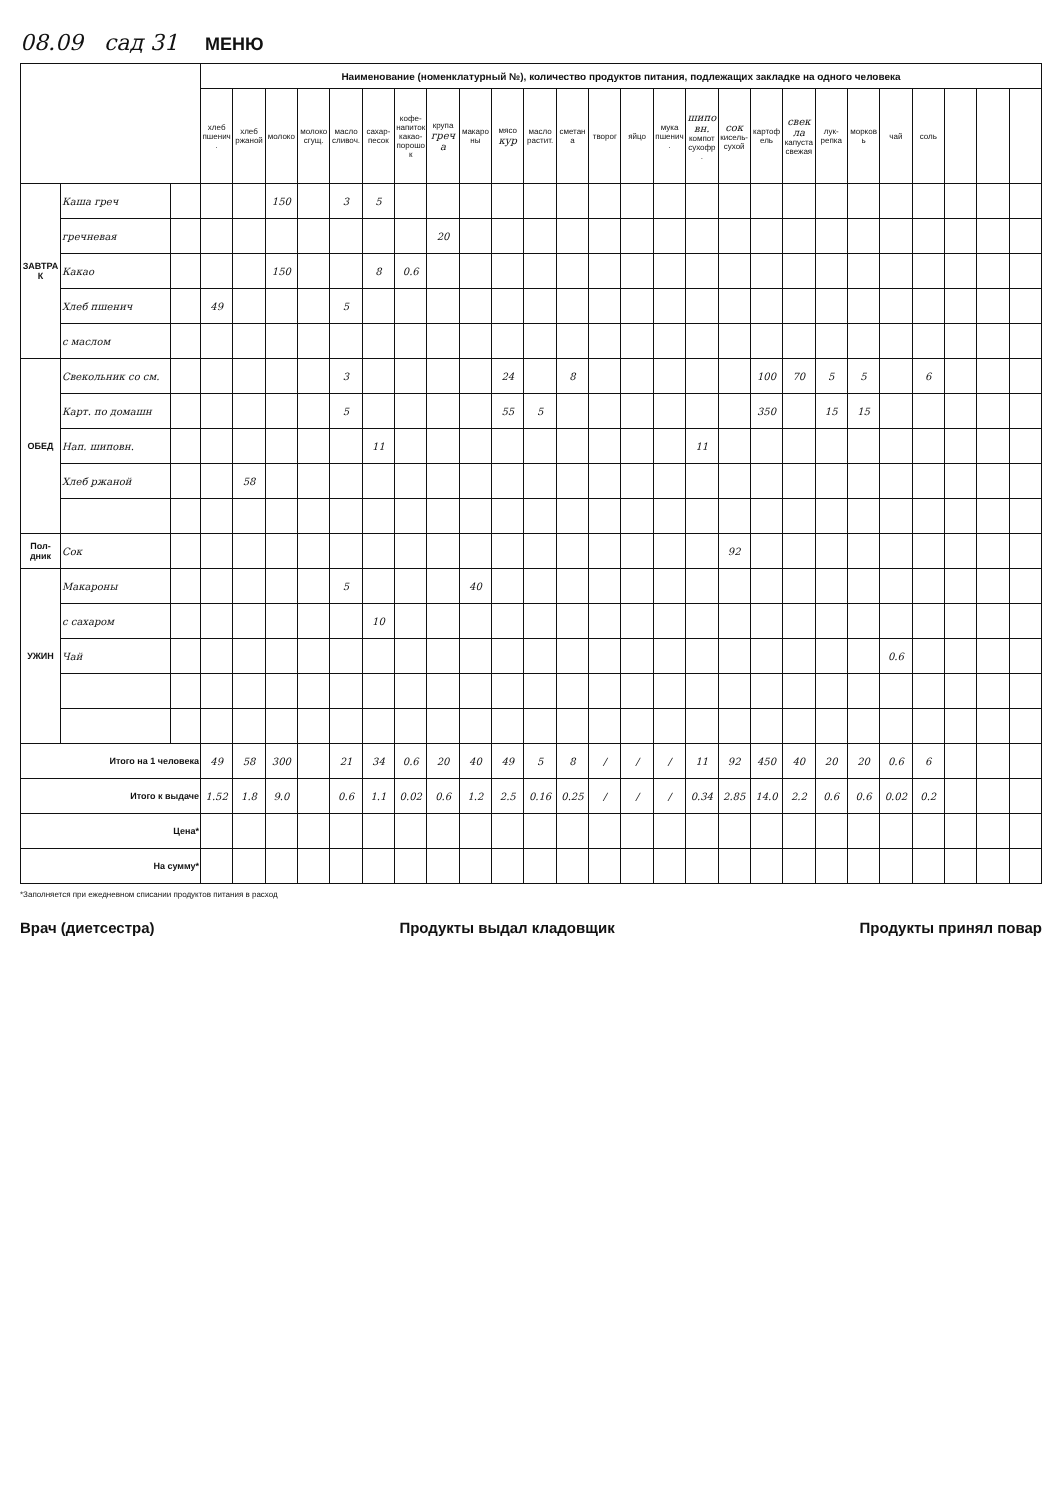08.09 сад 31 МЕНЮ
| | | | Наименование (номенклатурный №), количество продуктов питания, подлежащих закладке на одного человека | | | | | | | | | | | | | | | | | | | | | | | | | |
| --- | --- | --- | --- | --- | --- | --- | --- | --- | --- | --- | --- | --- | --- | --- | --- | --- | --- | --- | --- | --- | --- | --- | --- | --- | --- | --- | --- | --- |
| | | | хлеб пшенич. | хлеб ржаной | молоко | молоко сгущ. | масло сливоч. | сахар-песок | кофе-напиток какао-порошок | крупа греча | макароны | мясо кур | масло растит. | сметана | творог | яйцо | мука пшенич. | шиповн. компот сухофр. | сок кисель-сухой | картофель | свекла капуста свежая | лук-репка | морковь | чай | соль | | | |
| ЗАВТРАК | Каша греч | | | | 150 | | 3 | 5 | | | | | | | | | | | | | | | | | | | | |
| | гречневая | | | | | | | | | 20 | | | | | | | | | | | | | | | | | | |
| | Какао | | | | 150 | | | 8 | 0.6 | | | | | | | | | | | | | | | | | | | |
| | Хлеб пшенич | | 49 | | | | 5 | | | | | | | | | | | | | | | | | | | | | |
| | с маслом | | | | | | | | | | | | | | | | | | | | | | | | | | | |
| ОБЕД | Свекольник со см. | | | | | | 3 | | | | | 24 | | 8 | | | | | | 100 | 70 | 5 | 5 | | 6 | | | |
| | Карт. по домашн | | | | | | 5 | | | | | 55 | 5 | | | | | | | 350 | | 15 | 15 | | | | | |
| | Нап. шиповн. | | | | | | | 11 | | | | | | | | | | 11 | | | | | | | | | | |
| | Хлеб ржаной | | | 58 | | | | | | | | | | | | | | | | | | | | | | | | |
| Пол-дник | Сок | | | | | | | | | | | | | | | | | | 92 | | | | | | | | | |
| УЖИН | Макароны | | | | | | 5 | | | | 40 | | | | | | | | | | | | | | | | | |
| | с сахаром | | | | | | | 10 | | | | | | | | | | | | | | | | | | | | |
| | Чай | | | | | | | | | | | | | | | | | | | | | | | 0.6 | | | | |
| Итого на 1 человека | | | 49 | 58 | 300 | | 21 | 34 | 0.6 | 20 | 40 | 49 | 5 | 8 | / | / | / | 11 | 92 | 450 | 40 | 20 | 20 | 0.6 | 6 | | | |
| Итого к выдаче | | | 1.52 | 1.8 | 9.0 | | 0.6 | 1.1 | 0.02 | 0.6 | 1.2 | 2.5 | 0.16 | 0.25 | / | / | / | 0.34 | 2.85 | 14.0 | 2.2 | 0.6 | 0.6 | 0.02 | 0.2 | | | |
| Цена* | | | | | | | | | | | | | | | | | | | | | | | | | | | | |
| На сумму* | | | | | | | | | | | | | | | | | | | | | | | | | | | | |
*Заполняется при ежедневном списании продуктов питания в расход
Врач (диетсестра) Продукты выдал кладовщик Продукты принял повар